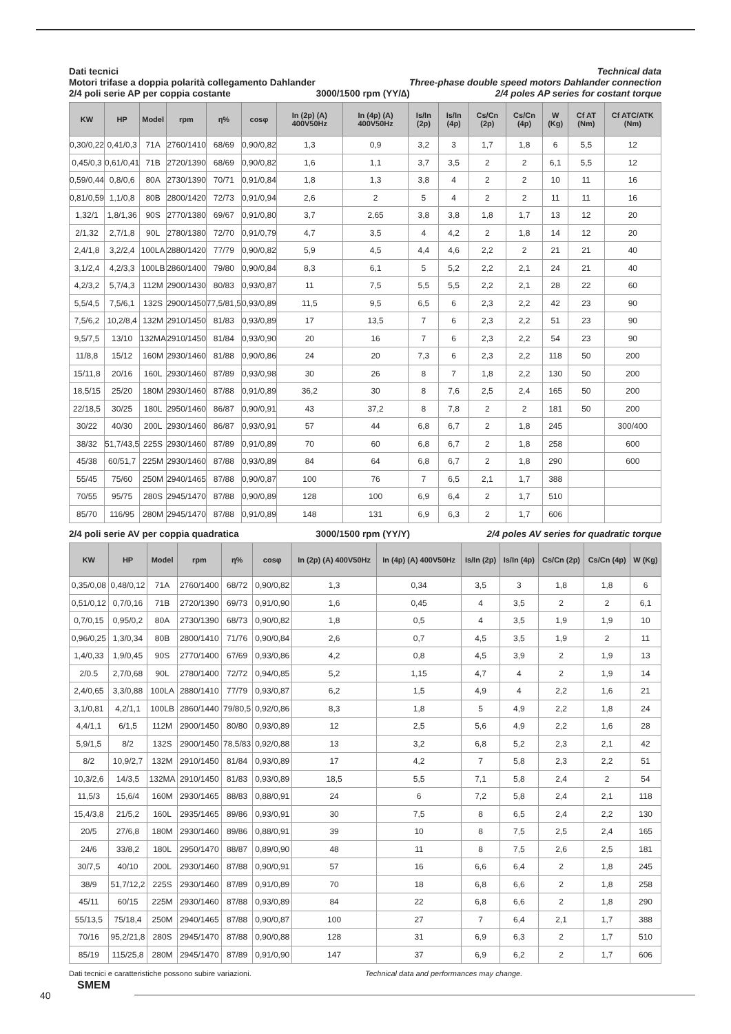Dati tecnici Technical data
Motori trifase a doppia polarità collegamento Dahlander Three-phase double speed motors Dahlander connection
2/4 poli serie AP per coppia costante 3000/1500 rpm (YY/∆) 2/4 poles AP series for costant torque
| KW | HP | Model | rpm | η% | cosφ | In (2p) (A) 400V50Hz | In (4p) (A) 400V50Hz | Is/In (2p) | Is/In (4p) | Cs/Cn (2p) | Cs/Cn (4p) | W (Kg) | Cf AT (Nm) | Cf ATC/ATK (Nm) |
| --- | --- | --- | --- | --- | --- | --- | --- | --- | --- | --- | --- | --- | --- | --- |
| 0,30/0,22 | 0,41/0,3 | 71A | 2760/1410 | 68/69 | 0,90/0,82 | 1,3 | 0,9 | 3,2 | 3 | 1,7 | 1,8 | 6 | 5,5 | 12 |
| 0,45/0,3 | 0,61/0,41 | 71B | 2720/1390 | 68/69 | 0,90/0,82 | 1,6 | 1,1 | 3,7 | 3,5 | 2 | 2 | 6,1 | 5,5 | 12 |
| 0,59/0,44 | 0,8/0,6 | 80A | 2730/1390 | 70/71 | 0,91/0,84 | 1,8 | 1,3 | 3,8 | 4 | 2 | 2 | 10 | 11 | 16 |
| 0,81/0,59 | 1,1/0,8 | 80B | 2800/1420 | 72/73 | 0,91/0,94 | 2,6 | 2 | 5 | 4 | 2 | 2 | 11 | 11 | 16 |
| 1,32/1 | 1,8/1,36 | 90S | 2770/1380 | 69/67 | 0,91/0,80 | 3,7 | 2,65 | 3,8 | 3,8 | 1,8 | 1,7 | 13 | 12 | 20 |
| 2/1,32 | 2,7/1,8 | 90L | 2780/1380 | 72/70 | 0,91/0,79 | 4,7 | 3,5 | 4 | 4,2 | 2 | 1,8 | 14 | 12 | 20 |
| 2,4/1,8 | 3,2/2,4 | 100LA | 2880/1420 | 77/79 | 0,90/0,82 | 5,9 | 4,5 | 4,4 | 4,6 | 2,2 | 2 | 21 | 21 | 40 |
| 3,1/2,4 | 4,2/3,3 | 100LB | 2860/1400 | 79/80 | 0,90/0,84 | 8,3 | 6,1 | 5 | 5,2 | 2,2 | 2,1 | 24 | 21 | 40 |
| 4,2/3,2 | 5,7/4,3 | 112M | 2900/1430 | 80/83 | 0,93/0,87 | 11 | 7,5 | 5,5 | 5,5 | 2,2 | 2,1 | 28 | 22 | 60 |
| 5,5/4,5 | 7,5/6,1 | 132S | 2900/1450 | 77,5/81,5 | 0,93/0,89 | 11,5 | 9,5 | 6,5 | 6 | 2,3 | 2,2 | 42 | 23 | 90 |
| 7,5/6,2 | 10,2/8,4 | 132M | 2910/1450 | 81/83 | 0,93/0,89 | 17 | 13,5 | 7 | 6 | 2,3 | 2,2 | 51 | 23 | 90 |
| 9,5/7,5 | 13/10 | 132MA | 2910/1450 | 81/84 | 0,93/0,90 | 20 | 16 | 7 | 6 | 2,3 | 2,2 | 54 | 23 | 90 |
| 11/8,8 | 15/12 | 160M | 2930/1460 | 81/88 | 0,90/0,86 | 24 | 20 | 7,3 | 6 | 2,3 | 2,2 | 118 | 50 | 200 |
| 15/11,8 | 20/16 | 160L | 2930/1460 | 87/89 | 0,93/0,98 | 30 | 26 | 8 | 7 | 1,8 | 2,2 | 130 | 50 | 200 |
| 18,5/15 | 25/20 | 180M | 2930/1460 | 87/88 | 0,91/0,89 | 36,2 | 30 | 8 | 7,6 | 2,5 | 2,4 | 165 | 50 | 200 |
| 22/18,5 | 30/25 | 180L | 2950/1460 | 86/87 | 0,90/0,91 | 43 | 37,2 | 8 | 7,8 | 2 | 2 | 181 | 50 | 200 |
| 30/22 | 40/30 | 200L | 2930/1460 | 86/87 | 0,93/0,91 | 57 | 44 | 6,8 | 6,7 | 2 | 1,8 | 245 | | 300/400 |
| 38/32 | 51,7/43,5 | 225S | 2930/1460 | 87/89 | 0,91/0,89 | 70 | 60 | 6,8 | 6,7 | 2 | 1,8 | 258 | | 600 |
| 45/38 | 60/51,7 | 225M | 2930/1460 | 87/88 | 0,93/0,89 | 84 | 64 | 6,8 | 6,7 | 2 | 1,8 | 290 | | 600 |
| 55/45 | 75/60 | 250M | 2940/1465 | 87/88 | 0,90/0,87 | 100 | 76 | 7 | 6,5 | 2,1 | 1,7 | 388 | | |
| 70/55 | 95/75 | 280S | 2945/1470 | 87/88 | 0,90/0,89 | 128 | 100 | 6,9 | 6,4 | 2 | 1,7 | 510 | | |
| 85/70 | 116/95 | 280M | 2945/1470 | 87/88 | 0,91/0,89 | 148 | 131 | 6,9 | 6,3 | 2 | 1,7 | 606 | | |
2/4 poli serie AV per coppia quadratica 3000/1500 rpm (YY/Y) 2/4 poles AV series for quadratic torque
| KW | HP | Model | rpm | η% | cosφ | In (2p) (A) 400V50Hz | In (4p) (A) 400V50Hz | Is/In (2p) | Is/In (4p) | Cs/Cn (2p) | Cs/Cn (4p) | W (Kg) |
| --- | --- | --- | --- | --- | --- | --- | --- | --- | --- | --- | --- | --- |
| 0,35/0,08 | 0,48/0,12 | 71A | 2760/1400 | 68/72 | 0,90/0,82 | 1,3 | 0,34 | 3,5 | 3 | 1,8 | 1,8 | 6 |
| 0,51/0,12 | 0,7/0,16 | 71B | 2720/1390 | 69/73 | 0,91/0,90 | 1,6 | 0,45 | 4 | 3,5 | 2 | 2 | 6,1 |
| 0,7/0,15 | 0,95/0,2 | 80A | 2730/1390 | 68/73 | 0,90/0,82 | 1,8 | 0,5 | 4 | 3,5 | 1,9 | 1,9 | 10 |
| 0,96/0,25 | 1,3/0,34 | 80B | 2800/1410 | 71/76 | 0,90/0,84 | 2,6 | 0,7 | 4,5 | 3,5 | 1,9 | 2 | 11 |
| 1,4/0,33 | 1,9/0,45 | 90S | 2770/1400 | 67/69 | 0,93/0,86 | 4,2 | 0,8 | 4,5 | 3,9 | 2 | 1,9 | 13 |
| 2/0.5 | 2,7/0,68 | 90L | 2780/1400 | 72/72 | 0,94/0,85 | 5,2 | 1,15 | 4,7 | 4 | 2 | 1,9 | 14 |
| 2,4/0,65 | 3,3/0,88 | 100LA | 2880/1410 | 77/79 | 0,93/0,87 | 6,2 | 1,5 | 4,9 | 4 | 2,2 | 1,6 | 21 |
| 3,1/0,81 | 4,2/1,1 | 100LB | 2860/1440 | 79/80,5 | 0,92/0,86 | 8,3 | 1,8 | 5 | 4,9 | 2,2 | 1,8 | 24 |
| 4,4/1,1 | 6/1,5 | 112M | 2900/1450 | 80/80 | 0,93/0,89 | 12 | 2,5 | 5,6 | 4,9 | 2,2 | 1,6 | 28 |
| 5,9/1,5 | 8/2 | 132S | 2900/1450 | 78,5/83 | 0,92/0,88 | 13 | 3,2 | 6,8 | 5,2 | 2,3 | 2,1 | 42 |
| 8/2 | 10,9/2,7 | 132M | 2910/1450 | 81/84 | 0,93/0,89 | 17 | 4,2 | 7 | 5,8 | 2,3 | 2,2 | 51 |
| 10,3/2,6 | 14/3,5 | 132MA | 2910/1450 | 81/83 | 0,93/0,89 | 18,5 | 5,5 | 7,1 | 5,8 | 2,4 | 2 | 54 |
| 11,5/3 | 15,6/4 | 160M | 2930/1465 | 88/83 | 0,88/0,91 | 24 | 6 | 7,2 | 5,8 | 2,4 | 2,1 | 118 |
| 15,4/3,8 | 21/5,2 | 160L | 2935/1465 | 89/86 | 0,93/0,91 | 30 | 7,5 | 8 | 6,5 | 2,4 | 2,2 | 130 |
| 20/5 | 27/6,8 | 180M | 2930/1460 | 89/86 | 0,88/0,91 | 39 | 10 | 8 | 7,5 | 2,5 | 2,4 | 165 |
| 24/6 | 33/8,2 | 180L | 2950/1470 | 88/87 | 0,89/0,90 | 48 | 11 | 8 | 7,5 | 2,6 | 2,5 | 181 |
| 30/7,5 | 40/10 | 200L | 2930/1460 | 87/88 | 0,90/0,91 | 57 | 16 | 6,6 | 6,4 | 2 | 1,8 | 245 |
| 38/9 | 51,7/12,2 | 225S | 2930/1460 | 87/89 | 0,91/0,89 | 70 | 18 | 6,8 | 6,6 | 2 | 1,8 | 258 |
| 45/11 | 60/15 | 225M | 2930/1460 | 87/88 | 0,93/0,89 | 84 | 22 | 6,8 | 6,6 | 2 | 1,8 | 290 |
| 55/13,5 | 75/18,4 | 250M | 2940/1465 | 87/88 | 0,90/0,87 | 100 | 27 | 7 | 6,4 | 2,1 | 1,7 | 388 |
| 70/16 | 95,2/21,8 | 280S | 2945/1470 | 87/88 | 0,90/0,88 | 128 | 31 | 6,9 | 6,3 | 2 | 1,7 | 510 |
| 85/19 | 115/25,8 | 280M | 2945/1470 | 87/89 | 0,91/0,90 | 147 | 37 | 6,9 | 6,2 | 2 | 1,7 | 606 |
Dati tecnici e caratteristiche possono subire variazioni. Technical data and performances may change.
40
SMEM